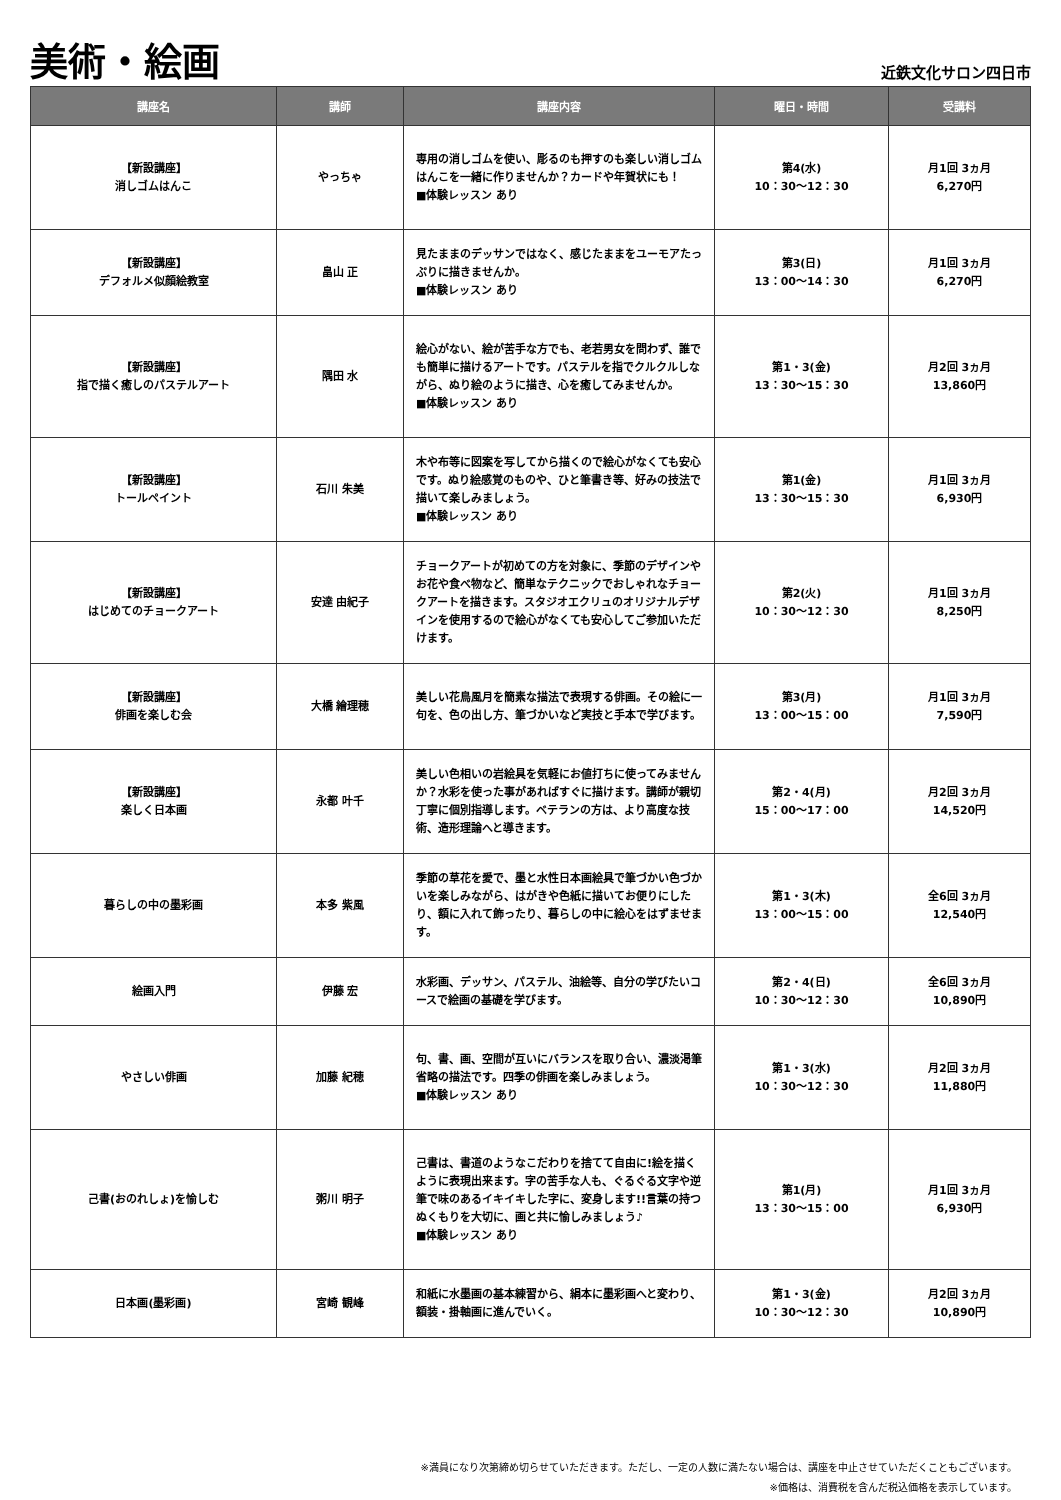美術・絵画
近鉄文化サロン四日市
| 講座名 | 講師 | 講座内容 | 曜日・時間 | 受講料 |
| --- | --- | --- | --- | --- |
| 【新設講座】 消しゴムはんこ | やっちゃ | 専用の消しゴムを使い、彫るのも押すのも楽しい消しゴムはんこを一緒に作りませんか？カードや年賀状にも！ ■体験レッスン あり | 第4(水) 10：30～12：30 | 月1回 3ヵ月 6,270円 |
| 【新設講座】 デフォルメ似顔絵教室 | 畠山 正 | 見たままのデッサンではなく、感じたままをユーモアたっぷりに描きませんか。 ■体験レッスン あり | 第3(日) 13：00～14：30 | 月1回 3ヵ月 6,270円 |
| 【新設講座】 指で描く癒しのパステルアート | 隅田 水 | 絵心がない、絵が苦手な方でも、老若男女を問わず、誰でも簡単に描けるアートです。パステルを指でクルクルしながら、ぬり絵のように描き、心を癒してみませんか。 ■体験レッスン あり | 第1・3(金) 13：30～15：30 | 月2回 3ヵ月 13,860円 |
| 【新設講座】 トールペイント | 石川 朱美 | 木や布等に図案を写してから描くので絵心がなくても安心です。ぬり絵感覚のものや、ひと筆書き等、好みの技法で描いて楽しみましょう。 ■体験レッスン あり | 第1(金) 13：30～15：30 | 月1回 3ヵ月 6,930円 |
| 【新設講座】 はじめてのチョークアート | 安達 由紀子 | チョークアートが初めての方を対象に、季節のデザインやお花や食べ物など、簡単なテクニックでおしゃれなチョークアートを描きます。スタジオエクリュのオリジナルデザインを使用するので絵心がなくても安心してご参加いただけます。 | 第2(火) 10：30～12：30 | 月1回 3ヵ月 8,250円 |
| 【新設講座】 俳画を楽しむ会 | 大橋 繪理穂 | 美しい花鳥風月を簡素な描法で表現する俳画。その絵に一句を、色の出し方、筆づかいなど実技と手本で学びます。 | 第3(月) 13：00～15：00 | 月1回 3ヵ月 7,590円 |
| 【新設講座】 楽しく日本画 | 永都 叶千 | 美しい色相いの岩絵具を気軽にお値打ちに使ってみませんか？水彩を使った事があればすぐに描けます。講師が親切丁寧に個別指導します。ベテランの方は、より高度な技術、造形理論へと導きます。 | 第2・4(月) 15：00～17：00 | 月2回 3ヵ月 14,520円 |
| 暮らしの中の墨彩画 | 本多 紫風 | 季節の草花を愛で、墨と水性日本画絵具で筆づかい色づかいを楽しみながら、はがきや色紙に描いてお便りにしたり、額に入れて飾ったり、暮らしの中に絵心をはずませます。 | 第1・3(木) 13：00～15：00 | 全6回 3ヵ月 12,540円 |
| 絵画入門 | 伊藤 宏 | 水彩画、デッサン、パステル、油絵等、自分の学びたいコースで絵画の基礎を学びます。 | 第2・4(日) 10：30～12：30 | 全6回 3ヵ月 10,890円 |
| やさしい俳画 | 加藤 紀穂 | 句、書、画、空間が互いにバランスを取り合い、濃淡渇筆省略の描法です。四季の俳画を楽しみましょう。 ■体験レッスン あり | 第1・3(水) 10：30～12：30 | 月2回 3ヵ月 11,880円 |
| 己書(おのれしょ)を愉しむ | 粥川 明子 | 己書は、書道のようなこだわりを捨てて自由に!絵を描くように表現出来ます。字の苦手な人も、ぐるぐる文字や逆筆で味のあるイキイキした字に、変身します!!言葉の持つぬくもりを大切に、画と共に愉しみましょう♪ ■体験レッスン あり | 第1(月) 13：30～15：00 | 月1回 3ヵ月 6,930円 |
| 日本画(墨彩画) | 宮崎 観峰 | 和紙に水墨画の基本練習から、絹本に墨彩画へと変わり、額装・掛軸画に進んでいく。 | 第1・3(金) 10：30～12：30 | 月2回 3ヵ月 10,890円 |
※満員になり次第締め切らせていただきます。ただし、一定の人数に満たない場合は、講座を中止させていただくこともございます。
※価格は、消費税を含んだ税込価格を表示しています。